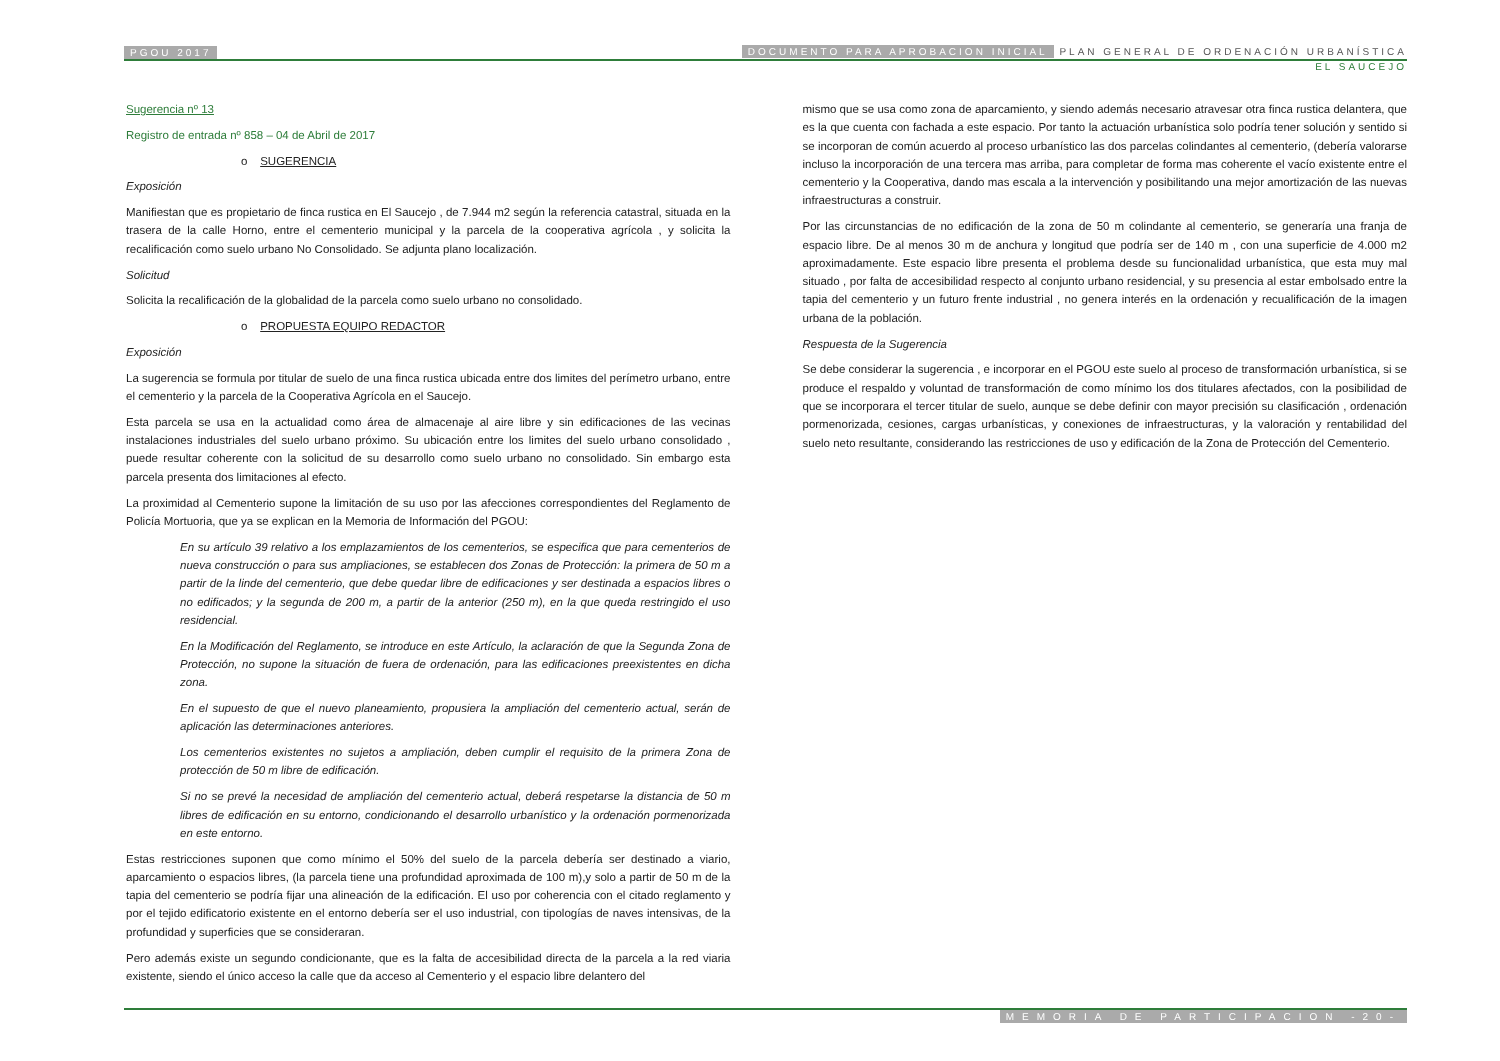PGOU 2017 DOCUMENTO PARA APROBACION INICIAL PLAN GENERAL DE ORDENACIÓN URBANÍSTICA
EL SAUCEJO
Sugerencia nº 13
Registro de entrada nº 858 – 04 de Abril de 2017
o SUGERENCIA
Exposición
Manifiestan que es propietario de finca rustica en El Saucejo , de 7.944 m2 según la referencia catastral, situada en la trasera de la calle Horno, entre el cementerio municipal y la parcela de la cooperativa agrícola , y solicita la recalificación como suelo urbano No Consolidado. Se adjunta plano localización.
Solicitud
Solicita la recalificación de la globalidad de la parcela como suelo urbano no consolidado.
o PROPUESTA EQUIPO REDACTOR
Exposición
La sugerencia se formula por titular de suelo de una finca rustica ubicada entre dos limites del perímetro urbano, entre el cementerio y la parcela de la Cooperativa Agrícola en el Saucejo.
Esta parcela se usa en la actualidad como área de almacenaje al aire libre y sin edificaciones de las vecinas instalaciones industriales del suelo urbano próximo. Su ubicación entre los limites del suelo urbano consolidado , puede resultar coherente con la solicitud de su desarrollo como suelo urbano no consolidado. Sin embargo esta parcela presenta dos limitaciones al efecto.
La proximidad al Cementerio supone la limitación de su uso por las afecciones correspondientes del Reglamento de Policía Mortuoria, que ya se explican en la Memoria de Información del PGOU:
En su artículo 39 relativo a los emplazamientos de los cementerios, se especifica que para cementerios de nueva construcción o para sus ampliaciones, se establecen dos Zonas de Protección: la primera de 50 m a partir de la linde del cementerio, que debe quedar libre de edificaciones y ser destinada a espacios libres o no edificados; y la segunda de 200 m, a partir de la anterior (250 m), en la que queda restringido el uso residencial.
En la Modificación del Reglamento, se introduce en este Artículo, la aclaración de que la Segunda Zona de Protección, no supone la situación de fuera de ordenación, para las edificaciones preexistentes en dicha zona.
En el supuesto de que el nuevo planeamiento, propusiera la ampliación del cementerio actual, serán de aplicación las determinaciones anteriores.
Los cementerios existentes no sujetos a ampliación, deben cumplir el requisito de la primera Zona de protección de 50 m libre de edificación.
Si no se prevé la necesidad de ampliación del cementerio actual, deberá respetarse la distancia de 50 m libres de edificación en su entorno, condicionando el desarrollo urbanístico y la ordenación pormenorizada en este entorno.
Estas restricciones suponen que como mínimo el 50% del suelo de la parcela debería ser destinado a viario, aparcamiento o espacios libres, (la parcela tiene una profundidad aproximada de 100 m),y solo a partir de 50 m de la tapia del cementerio se podría fijar una alineación de la edificación. El uso por coherencia con el citado reglamento y por el tejido edificatorio existente en el entorno debería ser el uso industrial, con tipologías de naves intensivas, de la profundidad y superficies que se consideraran.
Pero además existe un segundo condicionante, que es la falta de accesibilidad directa de la parcela a la red viaria existente, siendo el único acceso la calle que da acceso al Cementerio y el espacio libre delantero del
mismo que se usa como zona de aparcamiento, y siendo además necesario atravesar otra finca rustica delantera, que es la que cuenta con fachada a este espacio. Por tanto la actuación urbanística solo podría tener solución y sentido si se incorporan de común acuerdo al proceso urbanístico las dos parcelas colindantes al cementerio, (debería valorarse incluso la incorporación de una tercera mas arriba, para completar de forma mas coherente el vacío existente entre el cementerio y la Cooperativa, dando mas escala a la intervención y posibilitando una mejor amortización de las nuevas infraestructuras a construir.
Por las circunstancias de no edificación de la zona de 50 m colindante al cementerio, se generaría una franja de espacio libre. De al menos 30 m de anchura y longitud que podría ser de 140 m , con una superficie de 4.000 m2 aproximadamente. Este espacio libre presenta el problema desde su funcionalidad urbanística, que esta muy mal situado , por falta de accesibilidad respecto al conjunto urbano residencial, y su presencia al estar embolsado entre la tapia del cementerio y un futuro frente industrial , no genera interés en la ordenación y recualificación de la imagen urbana de la población.
Respuesta de la Sugerencia
Se debe considerar la sugerencia , e incorporar en el PGOU este suelo al proceso de transformación urbanística, si se produce el respaldo y voluntad de transformación de como mínimo los dos titulares afectados, con la posibilidad de que se incorporara el tercer titular de suelo, aunque se debe definir con mayor precisión su clasificación , ordenación pormenorizada, cesiones, cargas urbanísticas, y conexiones de infraestructuras, y la valoración y rentabilidad del suelo neto resultante, considerando las restricciones de uso y edificación de la Zona de Protección del Cementerio.
MEMORIA DE PARTICIPACION -20-